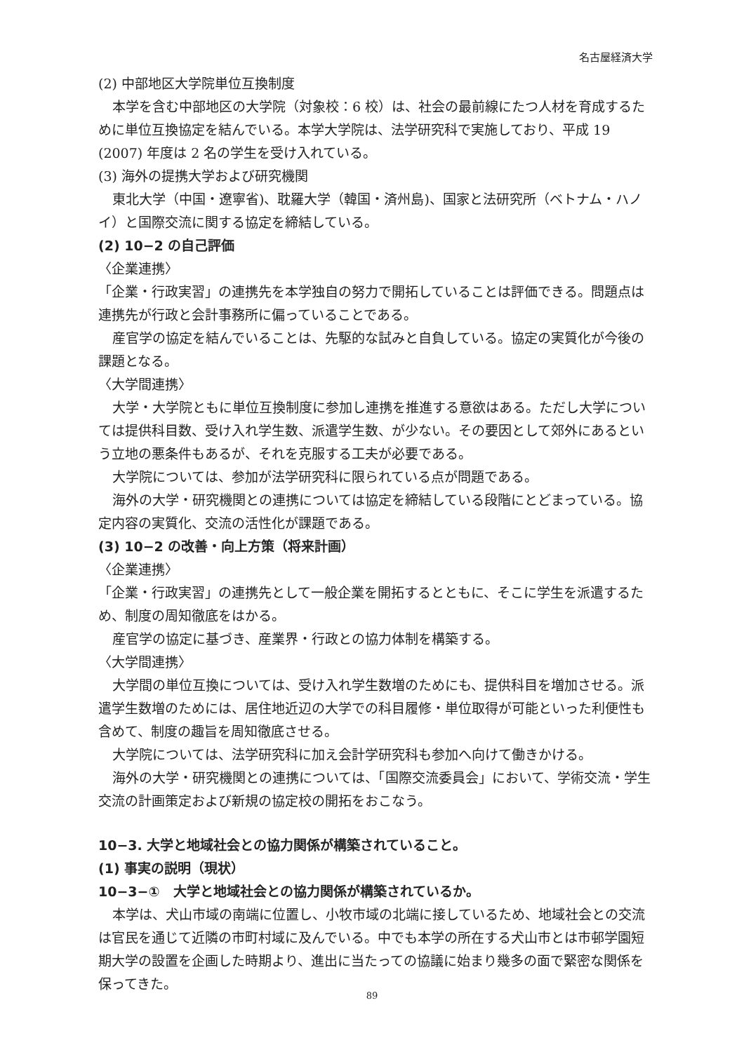名古屋経済大学
(2) 中部地区大学院単位互換制度
本学を含む中部地区の大学院（対象校：6 校）は、社会の最前線にたつ人材を育成するために単位互換協定を結んでいる。本学大学院は、法学研究科で実施しており、平成 19 (2007) 年度は 2 名の学生を受け入れている。
(3) 海外の提携大学および研究機関
東北大学（中国・遼寧省)、耽羅大学（韓国・済州島)、国家と法研究所（ベトナム・ハノイ）と国際交流に関する協定を締結している。
(2) 10−2 の自己評価
〈企業連携〉
「企業・行政実習」の連携先を本学独自の努力で開拓していることは評価できる。問題点は連携先が行政と会計事務所に偏っていることである。
産官学の協定を結んでいることは、先駆的な試みと自負している。協定の実質化が今後の課題となる。
〈大学間連携〉
大学・大学院ともに単位互換制度に参加し連携を推進する意欲はある。ただし大学については提供科目数、受け入れ学生数、派遣学生数、が少ない。その要因として郊外にあるという立地の悪条件もあるが、それを克服する工夫が必要である。
大学院については、参加が法学研究科に限られている点が問題である。
海外の大学・研究機関との連携については協定を締結している段階にとどまっている。協定内容の実質化、交流の活性化が課題である。
(3) 10−2 の改善・向上方策（将来計画）
〈企業連携〉
「企業・行政実習」の連携先として一般企業を開拓するとともに、そこに学生を派遣するため、制度の周知徹底をはかる。
産官学の協定に基づき、産業界・行政との協力体制を構築する。
〈大学間連携〉
大学間の単位互換については、受け入れ学生数増のためにも、提供科目を増加させる。派遣学生数増のためには、居住地近辺の大学での科目履修・単位取得が可能といった利便性も含めて、制度の趣旨を周知徹底させる。
大学院については、法学研究科に加え会計学研究科も参加へ向けて働きかける。
海外の大学・研究機関との連携については、「国際交流委員会」において、学術交流・学生交流の計画策定および新規の協定校の開拓をおこなう。
10−3. 大学と地域社会との協力関係が構築されていること。
(1) 事実の説明（現状）
10−3−①　大学と地域社会との協力関係が構築されているか。
本学は、犬山市域の南端に位置し、小牧市域の北端に接しているため、地域社会との交流は官民を通じて近隣の市町村域に及んでいる。中でも本学の所在する犬山市とは市邨学園短期大学の設置を企画した時期より、進出に当たっての協議に始まり幾多の面で緊密な関係を保ってきた。
89